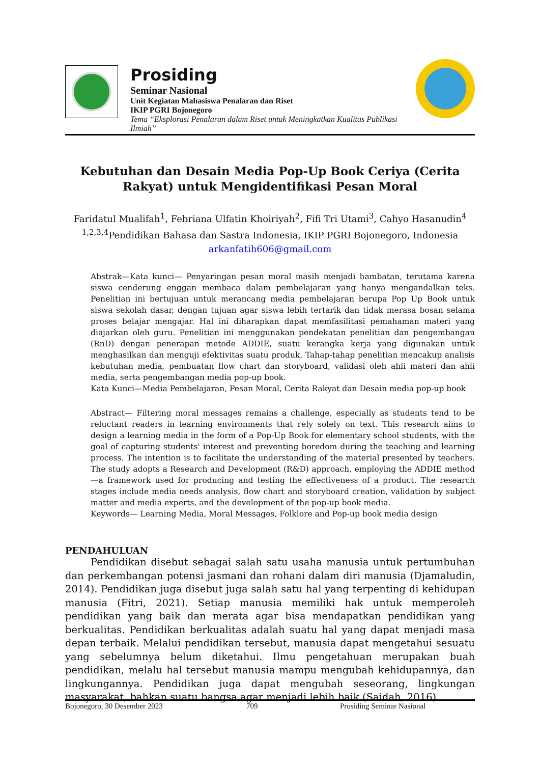Prosiding
Seminar Nasional
Unit Kegiatan Mahasiswa Penalaran dan Riset
IKIP PGRI Bojonegoro
Tema “Eksplorasi Penalaran dalam Riset untuk Meningkatkan Kualitas Publikasi Ilmiah”
Kebutuhan dan Desain Media Pop-Up Book Ceriya (Cerita Rakyat) untuk Mengidentifikasi Pesan Moral
Faridatul Mualifah<sup>1</sup>, Febriana Ulfatin Khoiriyah<sup>2</sup>, Fifi Tri Utami<sup>3</sup>, Cahyo Hasanudin<sup>4</sup>
<sup>1,2,3,4</sup>Pendidikan Bahasa dan Sastra Indonesia, IKIP PGRI Bojonegoro, Indonesia
arkanfatih606@gmail.com
Abstrak—Kata kunci— Penyaringan pesan moral masih menjadi hambatan, terutama karena siswa cenderung enggan membaca dalam pembelajaran yang hanya mengandalkan teks. Penelitian ini bertujuan untuk merancang media pembelajaran berupa Pop Up Book untuk siswa sekolah dasar, dengan tujuan agar siswa lebih tertarik dan tidak merasa bosan selama proses belajar mengajar. Hal ini diharapkan dapat memfasilitasi pemahaman materi yang diajarkan oleh guru. Penelitian ini menggunakan pendekatan penelitian dan pengembangan (RnD) dengan penerapan metode ADDIE, suatu kerangka kerja yang digunakan untuk menghasilkan dan menguji efektivitas suatu produk. Tahap-tahap penelitian mencakup analisis kebutuhan media, pembuatan flow chart dan storyboard, validasi oleh ahli materi dan ahli media, serta pengembangan media pop-up book.
Kata Kunci—Media Pembelajaran, Pesan Moral, Cerita Rakyat dan Desain media pop-up book
Abstract— Filtering moral messages remains a challenge, especially as students tend to be reluctant readers in learning environments that rely solely on text. This research aims to design a learning media in the form of a Pop-Up Book for elementary school students, with the goal of capturing students' interest and preventing boredom during the teaching and learning process. The intention is to facilitate the understanding of the material presented by teachers. The study adopts a Research and Development (R&D) approach, employing the ADDIE method—a framework used for producing and testing the effectiveness of a product. The research stages include media needs analysis, flow chart and storyboard creation, validation by subject matter and media experts, and the development of the pop-up book media.
Keywords— Learning Media, Moral Messages, Folklore and Pop-up book media design
PENDAHULUAN
Pendidikan disebut sebagai salah satu usaha manusia untuk pertumbuhan dan perkembangan potensi jasmani dan rohani dalam diri manusia (Djamaludin, 2014). Pendidikan juga disebut juga salah satu hal yang terpenting di kehidupan manusia (Fitri, 2021). Setiap manusia memiliki hak untuk memperoleh pendidikan yang baik dan merata agar bisa mendapatkan pendidikan yang berkualitas. Pendidikan berkualitas adalah suatu hal yang dapat menjadi masa depan terbaik. Melalui pendidikan tersebut, manusia dapat mengetahui sesuatu yang sebelumnya belum diketahui. Ilmu pengetahuan merupakan buah pendidikan, melalu hal tersebut manusia mampu mengubah kehidupannya, dan lingkungannya. Pendidikan juga dapat mengubah seseorang, lingkungan masyarakat, bahkan suatu bangsa agar menjadi lebih baik (Saidah, 2016).
Bojonegoro, 30 Desember 2023 709 Prosiding Seminar Nasional